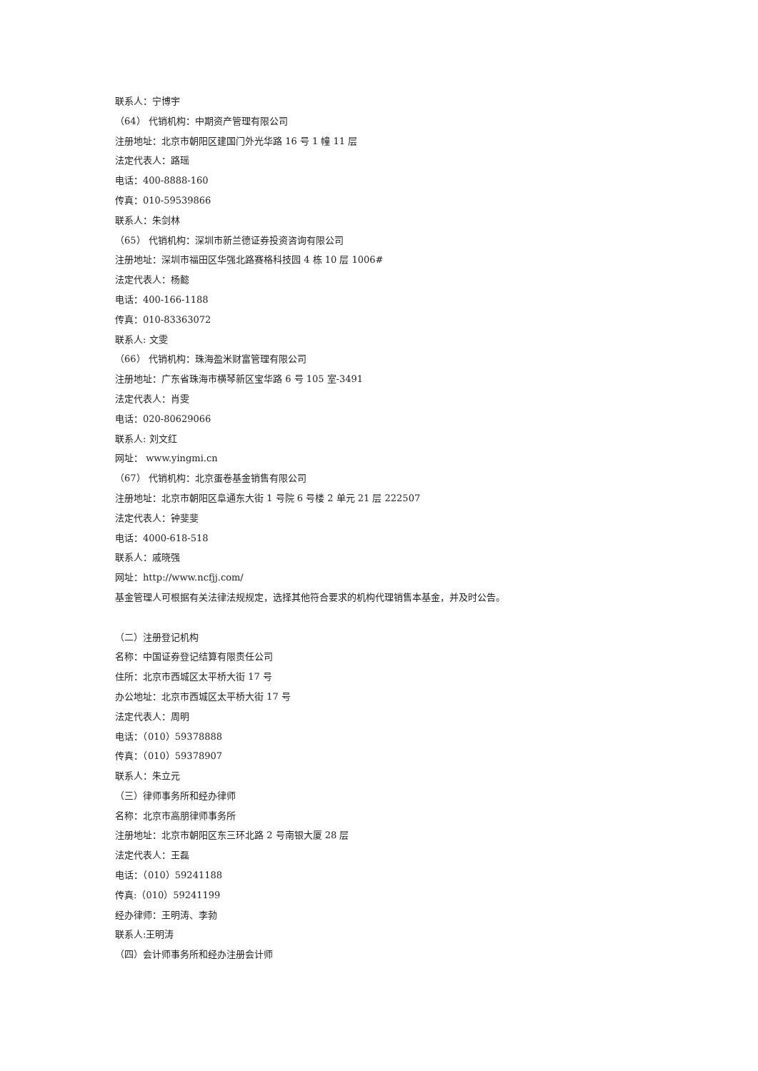联系人：宁博宇
（64） 代销机构：中期资产管理有限公司
注册地址：北京市朝阳区建国门外光华路 16 号 1 幢 11 层
法定代表人：路瑶
电话：400-8888-160
传真：010-59539866
联系人：朱剑林
（65） 代销机构：深圳市新兰德证券投资咨询有限公司
注册地址：深圳市福田区华强北路赛格科技园 4 栋 10 层 1006#
法定代表人：杨懿
电话：400-166-1188
传真：010-83363072
联系人: 文雯
（66） 代销机构：珠海盈米财富管理有限公司
注册地址：广东省珠海市横琴新区宝华路 6 号 105 室-3491
法定代表人：肖雯
电话：020-80629066
联系人: 刘文红
网址： www.yingmi.cn
（67） 代销机构：北京蛋卷基金销售有限公司
注册地址：北京市朝阳区阜通东大街 1 号院 6 号楼 2 单元 21 层 222507
法定代表人：钟斐斐
电话：4000-618-518
联系人：戚晓强
网址：http://www.ncfjj.com/
基金管理人可根据有关法律法规规定，选择其他符合要求的机构代理销售本基金，并及时公告。
（二）注册登记机构
名称：中国证券登记结算有限责任公司
住所：北京市西城区太平桥大街 17 号
办公地址：北京市西城区太平桥大街 17 号
法定代表人：周明
电话：（010）59378888
传真：（010）59378907
联系人：朱立元
（三）律师事务所和经办律师
名称：北京市高朋律师事务所
注册地址：北京市朝阳区东三环北路 2 号南银大厦 28 层
法定代表人：王磊
电话：（010）59241188
传真:（010）59241199
经办律师：王明涛、李勃
联系人:王明涛
（四）会计师事务所和经办注册会计师